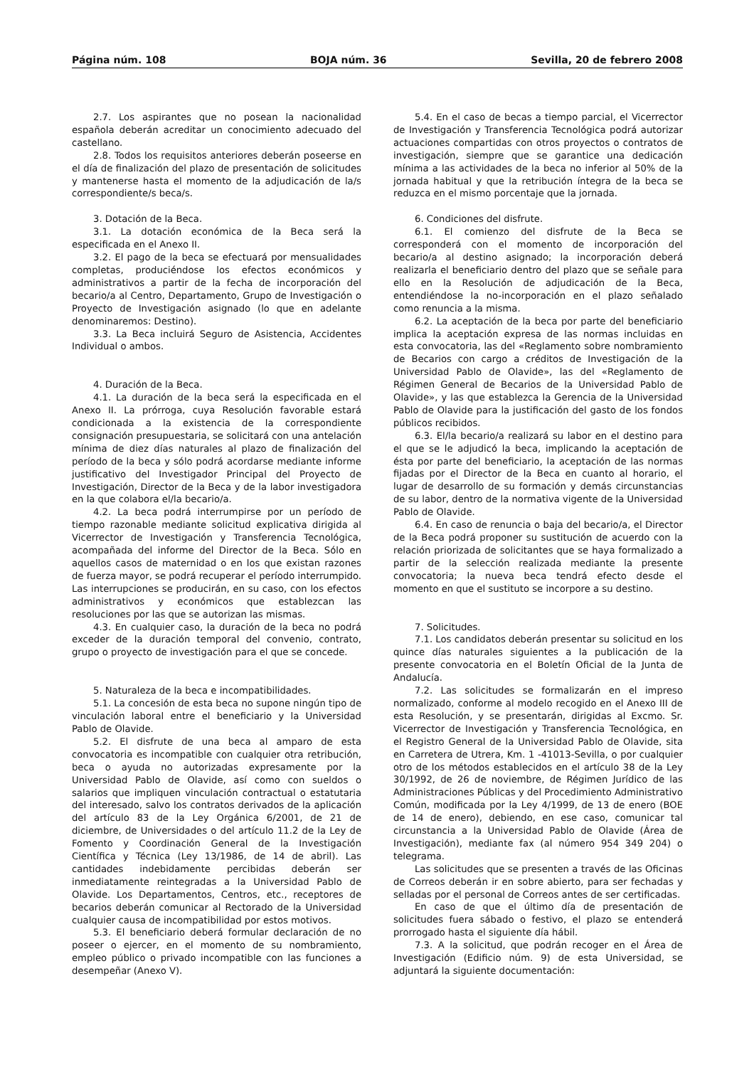Página núm. 108 BOJA núm. 36 Sevilla, 20 de febrero 2008
2.7. Los aspirantes que no posean la nacionalidad española deberán acreditar un conocimiento adecuado del castellano.
2.8. Todos los requisitos anteriores deberán poseerse en el día de finalización del plazo de presentación de solicitudes y mantenerse hasta el momento de la adjudicación de la/s correspondiente/s beca/s.
3. Dotación de la Beca.
3.1. La dotación económica de la Beca será la especificada en el Anexo II.
3.2. El pago de la beca se efectuará por mensualidades completas, produciéndose los efectos económicos y administrativos a partir de la fecha de incorporación del becario/a al Centro, Departamento, Grupo de Investigación o Proyecto de Investigación asignado (lo que en adelante denominaremos: Destino).
3.3. La Beca incluirá Seguro de Asistencia, Accidentes Individual o ambos.
4. Duración de la Beca.
4.1. La duración de la beca será la especificada en el Anexo II. La prórroga, cuya Resolución favorable estará condicionada a la existencia de la correspondiente consignación presupuestaria, se solicitará con una antelación mínima de diez días naturales al plazo de finalización del período de la beca y sólo podrá acordarse mediante informe justificativo del Investigador Principal del Proyecto de Investigación, Director de la Beca y de la labor investigadora en la que colabora el/la becario/a.
4.2. La beca podrá interrumpirse por un período de tiempo razonable mediante solicitud explicativa dirigida al Vicerrector de Investigación y Transferencia Tecnológica, acompañada del informe del Director de la Beca. Sólo en aquellos casos de maternidad o en los que existan razones de fuerza mayor, se podrá recuperar el período interrumpido. Las interrupciones se producirán, en su caso, con los efectos administrativos y económicos que establezcan las resoluciones por las que se autorizan las mismas.
4.3. En cualquier caso, la duración de la beca no podrá exceder de la duración temporal del convenio, contrato, grupo o proyecto de investigación para el que se concede.
5. Naturaleza de la beca e incompatibilidades.
5.1. La concesión de esta beca no supone ningún tipo de vinculación laboral entre el beneficiario y la Universidad Pablo de Olavide.
5.2. El disfrute de una beca al amparo de esta convocatoria es incompatible con cualquier otra retribución, beca o ayuda no autorizadas expresamente por la Universidad Pablo de Olavide, así como con sueldos o salarios que impliquen vinculación contractual o estatutaria del interesado, salvo los contratos derivados de la aplicación del artículo 83 de la Ley Orgánica 6/2001, de 21 de diciembre, de Universidades o del artículo 11.2 de la Ley de Fomento y Coordinación General de la Investigación Científica y Técnica (Ley 13/1986, de 14 de abril). Las cantidades indebidamente percibidas deberán ser inmediatamente reintegradas a la Universidad Pablo de Olavide. Los Departamentos, Centros, etc., receptores de becarios deberán comunicar al Rectorado de la Universidad cualquier causa de incompatibilidad por estos motivos.
5.3. El beneficiario deberá formular declaración de no poseer o ejercer, en el momento de su nombramiento, empleo público o privado incompatible con las funciones a desempeñar (Anexo V).
5.4. En el caso de becas a tiempo parcial, el Vicerrector de Investigación y Transferencia Tecnológica podrá autorizar actuaciones compartidas con otros proyectos o contratos de investigación, siempre que se garantice una dedicación mínima a las actividades de la beca no inferior al 50% de la jornada habitual y que la retribución íntegra de la beca se reduzca en el mismo porcentaje que la jornada.
6. Condiciones del disfrute.
6.1. El comienzo del disfrute de la Beca se corresponderá con el momento de incorporación del becario/a al destino asignado; la incorporación deberá realizarla el beneficiario dentro del plazo que se señale para ello en la Resolución de adjudicación de la Beca, entendiéndose la no-incorporación en el plazo señalado como renuncia a la misma.
6.2. La aceptación de la beca por parte del beneficiario implica la aceptación expresa de las normas incluidas en esta convocatoria, las del «Reglamento sobre nombramiento de Becarios con cargo a créditos de Investigación de la Universidad Pablo de Olavide», las del «Reglamento de Régimen General de Becarios de la Universidad Pablo de Olavide», y las que establezca la Gerencia de la Universidad Pablo de Olavide para la justificación del gasto de los fondos públicos recibidos.
6.3. El/la becario/a realizará su labor en el destino para el que se le adjudicó la beca, implicando la aceptación de ésta por parte del beneficiario, la aceptación de las normas fijadas por el Director de la Beca en cuanto al horario, el lugar de desarrollo de su formación y demás circunstancias de su labor, dentro de la normativa vigente de la Universidad Pablo de Olavide.
6.4. En caso de renuncia o baja del becario/a, el Director de la Beca podrá proponer su sustitución de acuerdo con la relación priorizada de solicitantes que se haya formalizado a partir de la selección realizada mediante la presente convocatoria; la nueva beca tendrá efecto desde el momento en que el sustituto se incorpore a su destino.
7. Solicitudes.
7.1. Los candidatos deberán presentar su solicitud en los quince días naturales siguientes a la publicación de la presente convocatoria en el Boletín Oficial de la Junta de Andalucía.
7.2. Las solicitudes se formalizarán en el impreso normalizado, conforme al modelo recogido en el Anexo III de esta Resolución, y se presentarán, dirigidas al Excmo. Sr. Vicerrector de Investigación y Transferencia Tecnológica, en el Registro General de la Universidad Pablo de Olavide, sita en Carretera de Utrera, Km. 1 -41013-Sevilla, o por cualquier otro de los métodos establecidos en el artículo 38 de la Ley 30/1992, de 26 de noviembre, de Régimen Jurídico de las Administraciones Públicas y del Procedimiento Administrativo Común, modificada por la Ley 4/1999, de 13 de enero (BOE de 14 de enero), debiendo, en ese caso, comunicar tal circunstancia a la Universidad Pablo de Olavide (Área de Investigación), mediante fax (al número 954 349 204) o telegrama.
Las solicitudes que se presenten a través de las Oficinas de Correos deberán ir en sobre abierto, para ser fechadas y selladas por el personal de Correos antes de ser certificadas.
En caso de que el último día de presentación de solicitudes fuera sábado o festivo, el plazo se entenderá prorrogado hasta el siguiente día hábil.
7.3. A la solicitud, que podrán recoger en el Área de Investigación (Edificio núm. 9) de esta Universidad, se adjuntará la siguiente documentación: